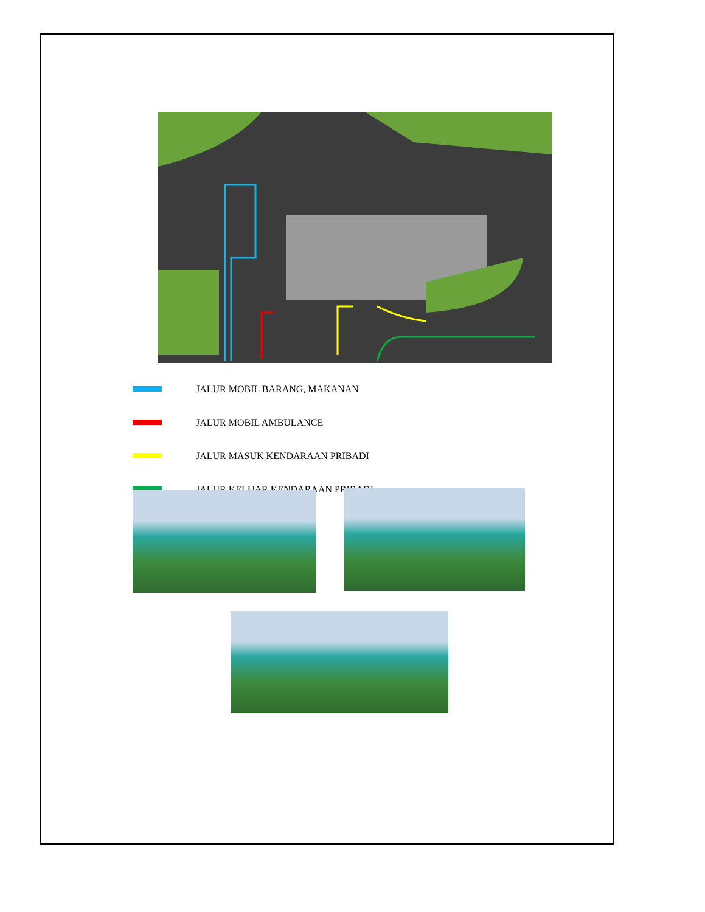JALUR MOBIL BARANG, MAKANAN
JALUR MOBIL AMBULANCE
JALUR MASUK KENDARAAN PRIBADI
JALUR KELUAR KENDARAAN PRIBADI